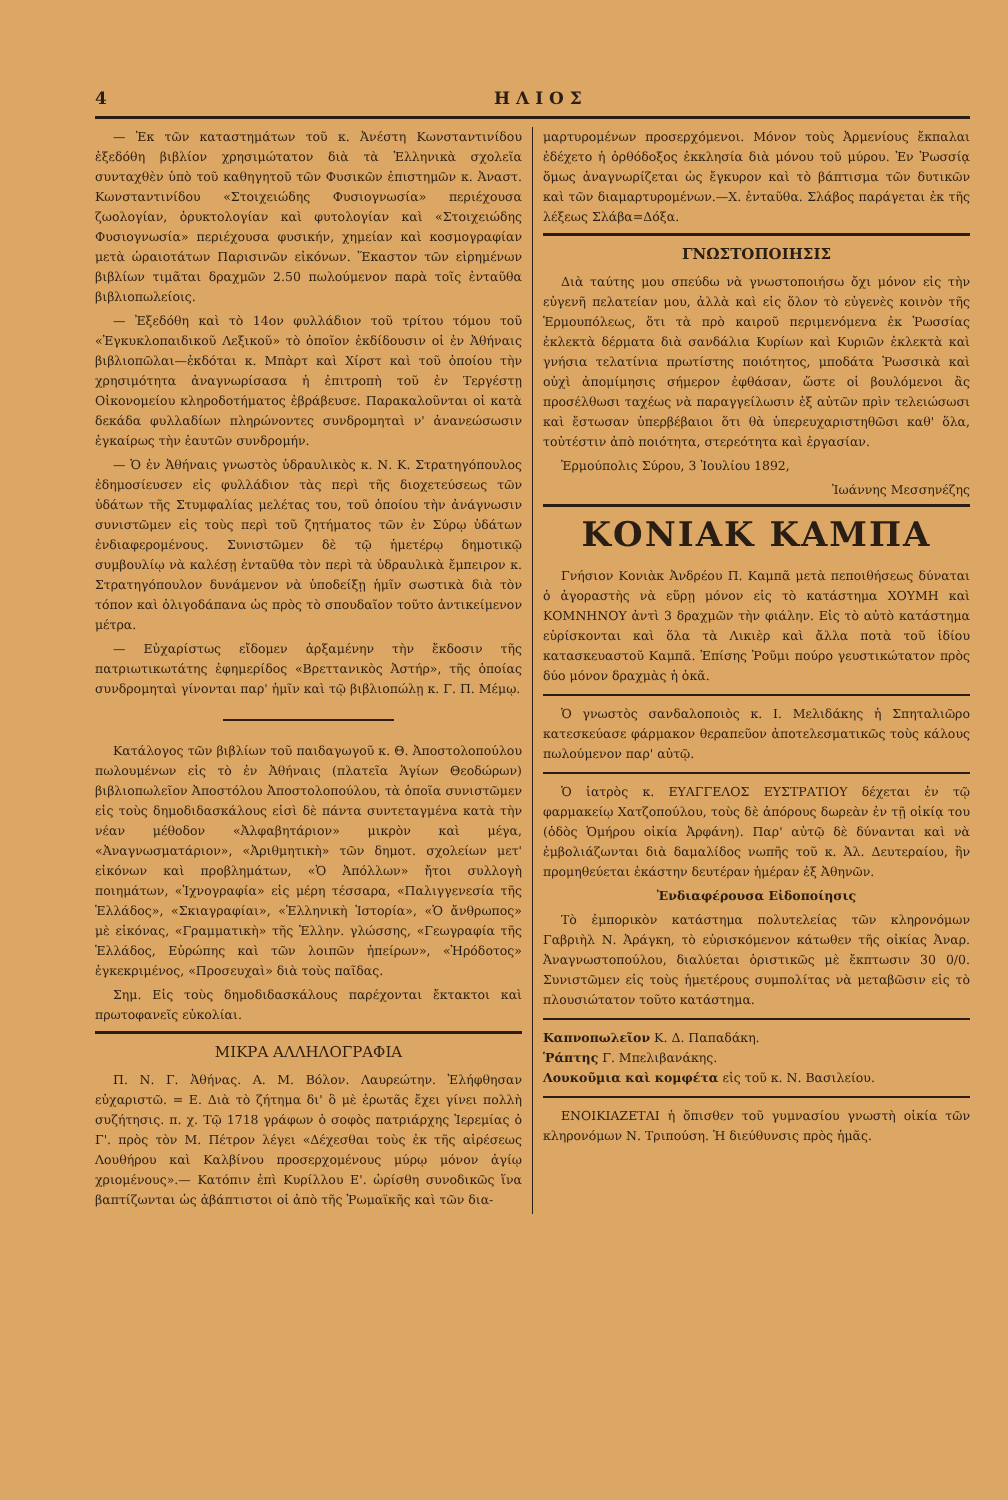4 Η Λ Ι Ο Σ
— Ἐκ τῶν καταστημάτων τοῦ κ. Ἀνέστη Κωνσταντινίδου ἐξεδόθη βιβλίον χρησιμώτατον διὰ τὰ Ἑλληνικὰ σχολεῖα συνταχθὲν ὑπὸ τοῦ καθηγητοῦ τῶν Φυσικῶν ἐπιστημῶν κ. Ἀναστ. Κωνσταντινίδου «Στοιχειώδης Φυσιογνωσία» περιέχουσα ζωολογίαν, ὀρυκτολογίαν καὶ φυτολογίαν καὶ «Στοιχειώδης Φυσιογνωσία» περιέχουσα φυσικήν, χημείαν καὶ κοσμογραφίαν μετὰ ὡραιοτάτων Παρισινῶν εἰκόνων. Ἕκαστον τῶν εἰρημένων βιβλίων τιμᾶται δραχμῶν 2.50 πωλούμενον παρὰ τοῖς ἐνταῦθα βιβλιοπωλείοις.
— Ἐξεδόθη καὶ τὸ 14ον φυλλάδιον τοῦ τρίτου τόμου τοῦ «Ἐγκυκλοπαιδικοῦ Λεξικοῦ» τὸ ὁποῖον ἐκδίδουσιν οἱ ἐν Ἀθήναις βιβλιοπῶλαι—ἐκδόται κ. Μπὰρτ καὶ Χίρστ καὶ τοῦ ὁποίου τὴν χρησιμότητα ἀναγνωρίσασα ἡ ἐπιτροπὴ τοῦ ἐν Τεργέστῃ Οἰκονομείου κληροδοτήματος ἐβράβευσε. Παρακαλοῦνται οἱ κατὰ δεκάδα φυλλαδίων πληρώνοντες συνδρομηταὶ ν' ἀνανεώσωσιν ἐγκαίρως τὴν ἑαυτῶν συνδρομήν.
— Ὁ ἐν Ἀθήναις γνωστὸς ὑδραυλικὸς κ. Ν. Κ. Στρατηγόπουλος ἐδημοσίευσεν εἰς φυλλάδιον τὰς περὶ τῆς διοχετεύσεως τῶν ὑδάτων τῆς Στυμφαλίας μελέτας του, τοῦ ὁποίου τὴν ἀνάγνωσιν συνιστῶμεν εἰς τοὺς περὶ τοῦ ζητήματος τῶν ἐν Σύρῳ ὑδάτων ἐνδιαφερομένους. Συνιστῶμεν δὲ τῷ ἡμετέρῳ δημοτικῷ συμβουλίῳ νὰ καλέσῃ ἐνταῦθα τὸν περὶ τὰ ὑδραυλικὰ ἔμπειρον κ. Στρατηγόπουλον δυνάμενον νὰ ὑποδείξῃ ἡμῖν σωστικὰ διὰ τὸν τόπον καὶ ὀλιγοδάπανα ὡς πρὸς τὸ σπουδαῖον τοῦτο ἀντικείμενον μέτρα.
— Εὐχαρίστως εἴδομεν ἀρξαμένην τὴν ἔκδοσιν τῆς πατριωτικωτάτης ἐφημερίδος «Βρεττανικὸς Ἀστήρ», τῆς ὁποίας συνδρομηταὶ γίνονται παρ' ἡμῖν καὶ τῷ βιβλιοπώλῃ κ. Γ. Π. Μέμῳ.
Κατάλογος τῶν βιβλίων τοῦ παιδαγωγοῦ κ. Θ. Ἀποστολοπούλου πωλουμένων εἰς τὸ ἐν Ἀθήναις (πλατεῖα Ἁγίων Θεοδώρων) βιβλιοπωλεῖον Ἀποστόλου Ἀποστολοπούλου, τὰ ὁποῖα συνιστῶμεν εἰς τοὺς δημοδιδασκάλους εἰσὶ δὲ πάντα συντεταγμένα κατὰ τὴν νέαν μέθοδον «Ἀλφαβητάριον» μικρὸν καὶ μέγα, «Ἀναγνωσματάριον», «Ἀριθμητικὴ» τῶν δημοτ. σχολείων μετ' εἰκόνων καὶ προβλημάτων, «Ὁ Ἀπόλλων» ἤτοι συλλογὴ ποιημάτων, «Ἰχνογραφία» εἰς μέρη τέσσαρα, «Παλιγγενεσία τῆς Ἑλλάδος», «Σκιαγραφίαι», «Ἑλληνικὴ Ἱστορία», «Ὁ ἄνθρωπος» μὲ εἰκόνας, «Γραμματικὴ» τῆς Ἑλλην. γλώσσης, «Γεωγραφία τῆς Ἑλλάδος, Εὐρώπης καὶ τῶν λοιπῶν ἠπείρων», «Ἡρόδοτος» ἐγκεκριμένος, «Προσευχαὶ» διὰ τοὺς παῖδας.
Σημ. Εἰς τοὺς δημοδιδασκάλους παρέχονται ἔκτακτοι καὶ πρωτοφανεῖς εὐκολίαι.
ΜΙΚΡΑ ΑΛΛΗΛΟΓΡΑΦΙΑ
Π. Ν. Γ. Ἀθήνας. Α. Μ. Βόλον. Λαυρεώτην. Ἐλήφθησαν εὐχαριστῶ. = Ε. Διὰ τὸ ζήτημα δι' ὃ μὲ ἐρωτᾶς ἔχει γίνει πολλὴ συζήτησις. π. χ. Τῷ 1718 γράφων ὁ σοφὸς πατριάρχης Ἱερεμίας ὁ Γ'. πρὸς τὸν Μ. Πέτρον λέγει «Δέχεσθαι τοὺς ἐκ τῆς αἱρέσεως Λουθήρου καὶ Καλβίνου προσερχομένους μύρῳ μόνον ἁγίῳ χριομένους».— Κατόπιν ἐπὶ Κυρίλλου Ε'. ὡρίσθη συνοδικῶς ἵνα βαπτίζωνται ὡς ἀβάπτιστοι οἱ ἀπὸ τῆς Ῥωμαϊκῆς καὶ τῶν δια-
μαρτυρομένων προσερχόμενοι. Μόνον τοὺς Ἀρμενίους ἔκπαλαι ἐδέχετο ἡ ὀρθόδοξος ἐκκλησία διὰ μόνου τοῦ μύρου. Ἐν Ῥωσσίᾳ ὅμως ἀναγνωρίζεται ὡς ἔγκυρον καὶ τὸ βάπτισμα τῶν δυτικῶν καὶ τῶν διαμαρτυρομένων.—Χ. ἐνταῦθα. Σλάβος παράγεται ἐκ τῆς λέξεως Σλάβα=Δόξα.
ΓΝΩΣΤΟΠΟΙΗΣΙΣ
Διὰ ταύτης μου σπεύδω νὰ γνωστοποιήσω ὄχι μόνον εἰς τὴν εὐγενῆ πελατείαν μου, ἀλλὰ καὶ εἰς ὅλον τὸ εὐγενὲς κοινὸν τῆς Ἑρμουπόλεως, ὅτι τὰ πρὸ καιροῦ περιμενόμενα ἐκ Ῥωσσίας ἐκλεκτὰ δέρματα διὰ σανδάλια Κυρίων καὶ Κυριῶν ἐκλεκτὰ καὶ γνήσια τελατίνια πρωτίστης ποιότητος, μποδάτα Ῥωσσικὰ καὶ οὐχὶ ἀπομίμησις σήμερον ἐφθάσαν, ὥστε οἱ βουλόμενοι ἂς προσέλθωσι ταχέως νὰ παραγγείλωσιν ἐξ αὐτῶν πρὶν τελειώσωσι καὶ ἔστωσαν ὑπερβέβαιοι ὅτι θὰ ὑπερευχαριστηθῶσι καθ' ὅλα, τοὐτέστιν ἀπὸ ποιότητα, στερεότητα καὶ ἐργασίαν.
Ἑρμούπολις Σύρου, 3 Ἰουλίου 1892,
Ἰωάννης Μεσσηνέζης
ΚΟΝΙΑΚ ΚΑΜΠΑ
Γνήσιον Κονιὰκ Ἀνδρέου Π. Καμπᾶ μετὰ πεποιθήσεως δύναται ὁ ἀγοραστὴς νὰ εὕρῃ μόνον εἰς τὸ κατάστημα ΧΟΥΜΗ καὶ ΚΟΜΝΗΝΟΥ ἀντὶ 3 δραχμῶν τὴν φιάλην. Εἰς τὸ αὐτὸ κατάστημα εὑρίσκονται καὶ ὅλα τὰ Λικιὲρ καὶ ἄλλα ποτὰ τοῦ ἰδίου κατασκευαστοῦ Καμπᾶ. Ἐπίσης Ῥοῦμι πούρο γευστικώτατον πρὸς δύο μόνον δραχμὰς ἡ ὀκᾶ.
Ὁ γνωστὸς σανδαλοποιὸς κ. Ι. Μελιδάκης ἡ Σπηταλιῶρο κατεσκεύασε φάρμακον θεραπεῦον ἀποτελεσματικῶς τοὺς κάλους πωλούμενον παρ' αὐτῷ.
Ὁ ἰατρὸς κ. ΕΥΑΓΓΕΛΟΣ ΕΥΣΤΡΑΤΙΟΥ δέχεται ἐν τῷ φαρμακείῳ Χατζοπούλου, τοὺς δὲ ἀπόρους δωρεὰν ἐν τῇ οἰκίᾳ του (ὁδὸς Ὁμήρου οἰκία Ἀρφάνη). Παρ' αὐτῷ δὲ δύνανται καὶ νὰ ἐμβολιάζωνται διὰ δαμαλίδος νωπῆς τοῦ κ. Ἀλ. Δευτεραίου, ἣν προμηθεύεται ἑκάστην δευτέραν ἡμέραν ἐξ Ἀθηνῶν.
Ἐνδιαφέρουσα Εἰδοποίησις
Τὸ ἐμπορικὸν κατάστημα πολυτελείας τῶν κληρονόμων Γαβριὴλ Ν. Ἀράγκη, τὸ εὑρισκόμενον κάτωθεν τῆς οἰκίας Ἀναρ. Ἀναγνωστοπούλου, διαλύεται ὁριστικῶς μὲ ἔκπτωσιν 30 0/0. Συνιστῶμεν εἰς τοὺς ἡμετέρους συμπολίτας νὰ μεταβῶσιν εἰς τὸ πλουσιώτατον τοῦτο κατάστημα.
Καπνοπωλεῖον Κ. Δ. Παπαδάκη.
Ῥάπτης Γ. Μπελιβανάκης.
Λουκοῦμια καὶ κομφέτα εἰς τοῦ κ. Ν. Βασιλείου.
ΕΝΟΙΚΙΑΖΕΤΑΙ ἡ ὄπισθεν τοῦ γυμνασίου γνωστὴ οἰκία τῶν κληρονόμων Ν. Τριπούση. Ἡ διεύθυνσις πρὸς ἡμᾶς.